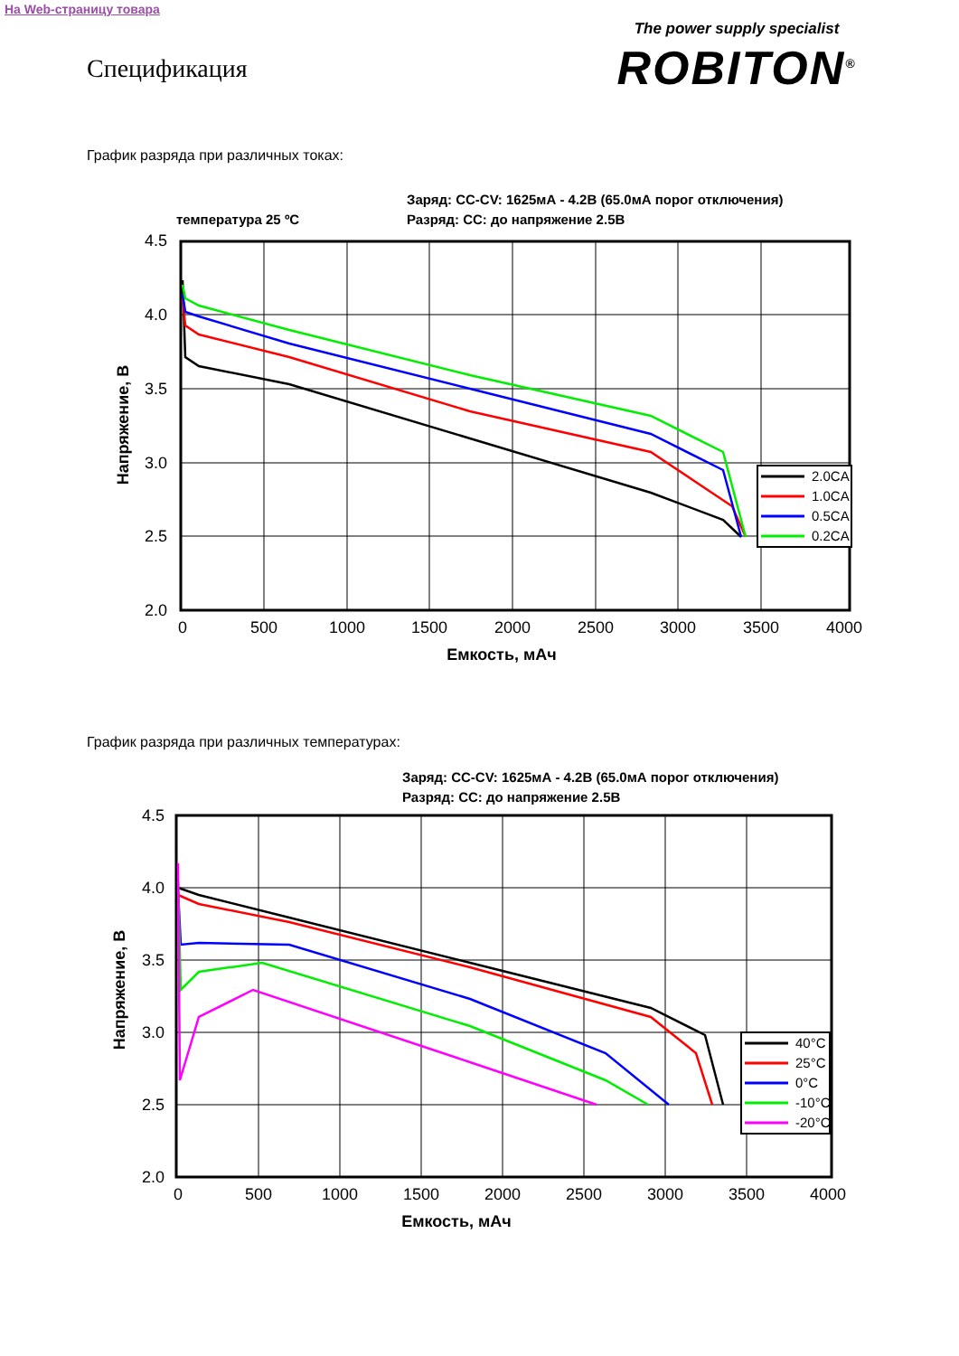На Web-страницу товара
Спецификация
The power supply specialist
ROBITON<sup>®</sup>
График разряда при различных токах:
Заряд: CC-CV: 1625мА - 4.2В (65.0мА порог отключения)
температура 25 ºC
Разряд: CC: до напряжение 2.5В
2.0CA
1.0CA
0.5CA
0.2CA
4.5
4.0
3.5
3.0
2.5
2.0
0
500
1000
1500
2000
2500
3000
3500
4000
Емкость, мАч
Напряжение, В
График разряда при различных температурах:
Заряд: CC-CV: 1625мА - 4.2В (65.0мА порог отключения)
Разряд: CC: до напряжение 2.5В
40°C
25°C
0°C
-10°C
-20°C
4.5
4.0
3.5
3.0
2.5
2.0
0
500
1000
1500
2000
2500
3000
3500
4000
Емкость, мАч
Напряжение, В